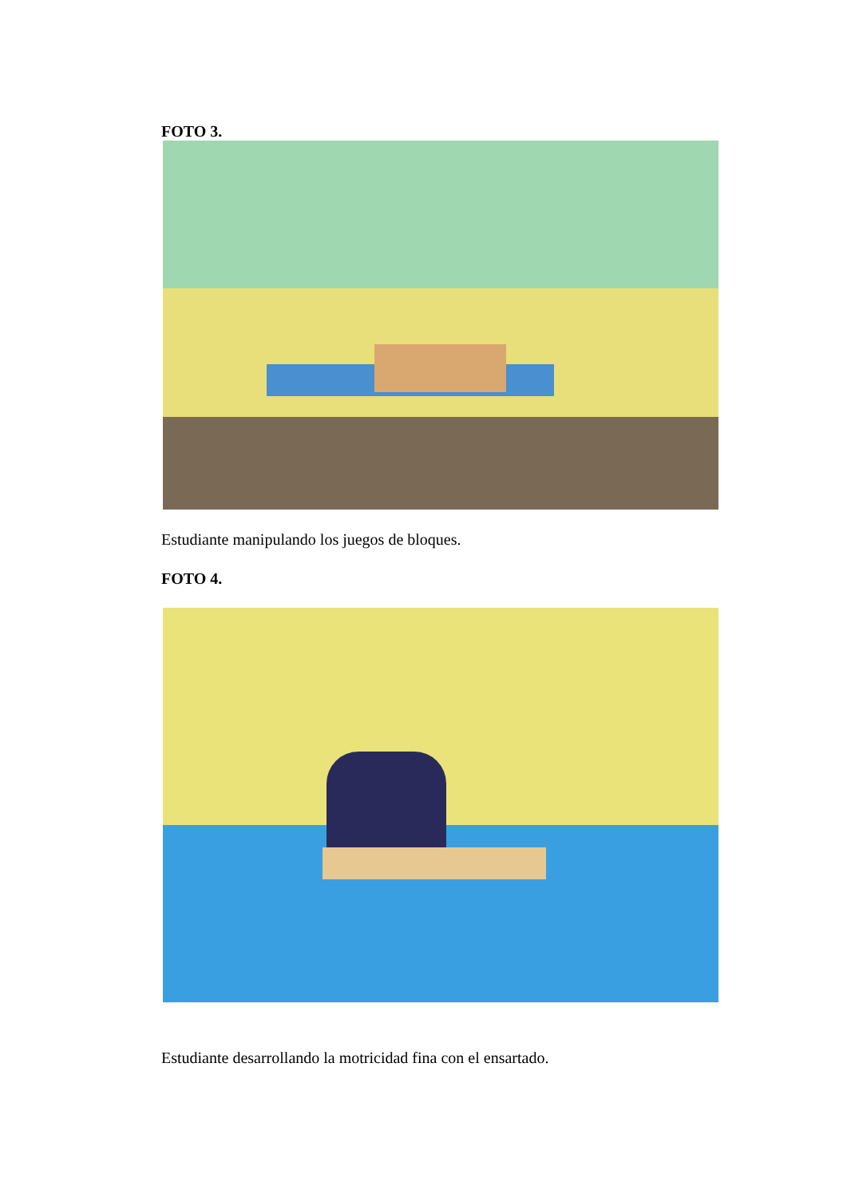FOTO 3.
Estudiante manipulando los juegos de bloques.
FOTO 4.
Estudiante desarrollando la motricidad fina con el ensartado.